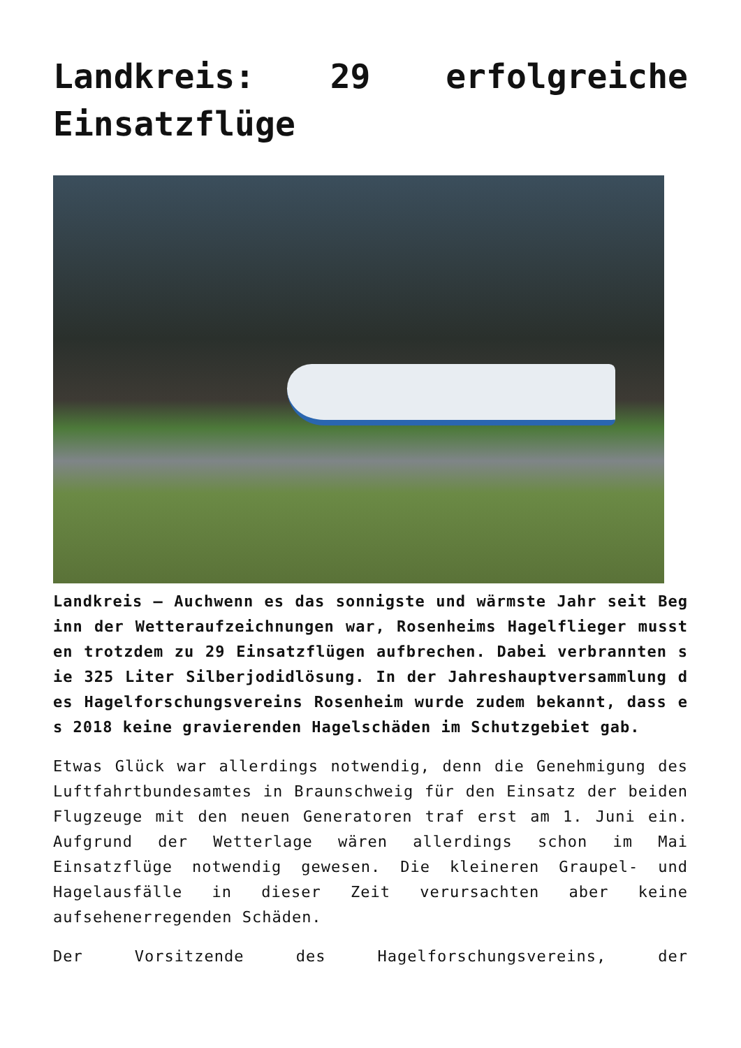Landkreis: 29 erfolgreiche Einsatzflüge
Landkreis – Auchwenn es das sonnigste und wärmste Jahr seit Beginn der Wetteraufzeichnungen war, Rosenheims Hagelflieger mussten trotzdem zu 29 Einsatzflügen aufbrechen. Dabei verbrannten sie 325 Liter Silberjodidlösung. In der Jahreshauptversammlung des Hagelforschungsvereins Rosenheim wurde zudem bekannt, dass es 2018 keine gravierenden Hagelschäden im Schutzgebiet gab.
Etwas Glück war allerdings notwendig, denn die Genehmigung des Luftfahrtbundesamtes in Braunschweig für den Einsatz der beiden Flugzeuge mit den neuen Generatoren traf erst am 1. Juni ein. Aufgrund der Wetterlage wären allerdings schon im Mai Einsatzflüge notwendig gewesen. Die kleineren Graupel- und Hagelausfälle in dieser Zeit verursachten aber keine aufsehenerregenden Schäden.
Der Vorsitzende des Hagelforschungsvereins, der